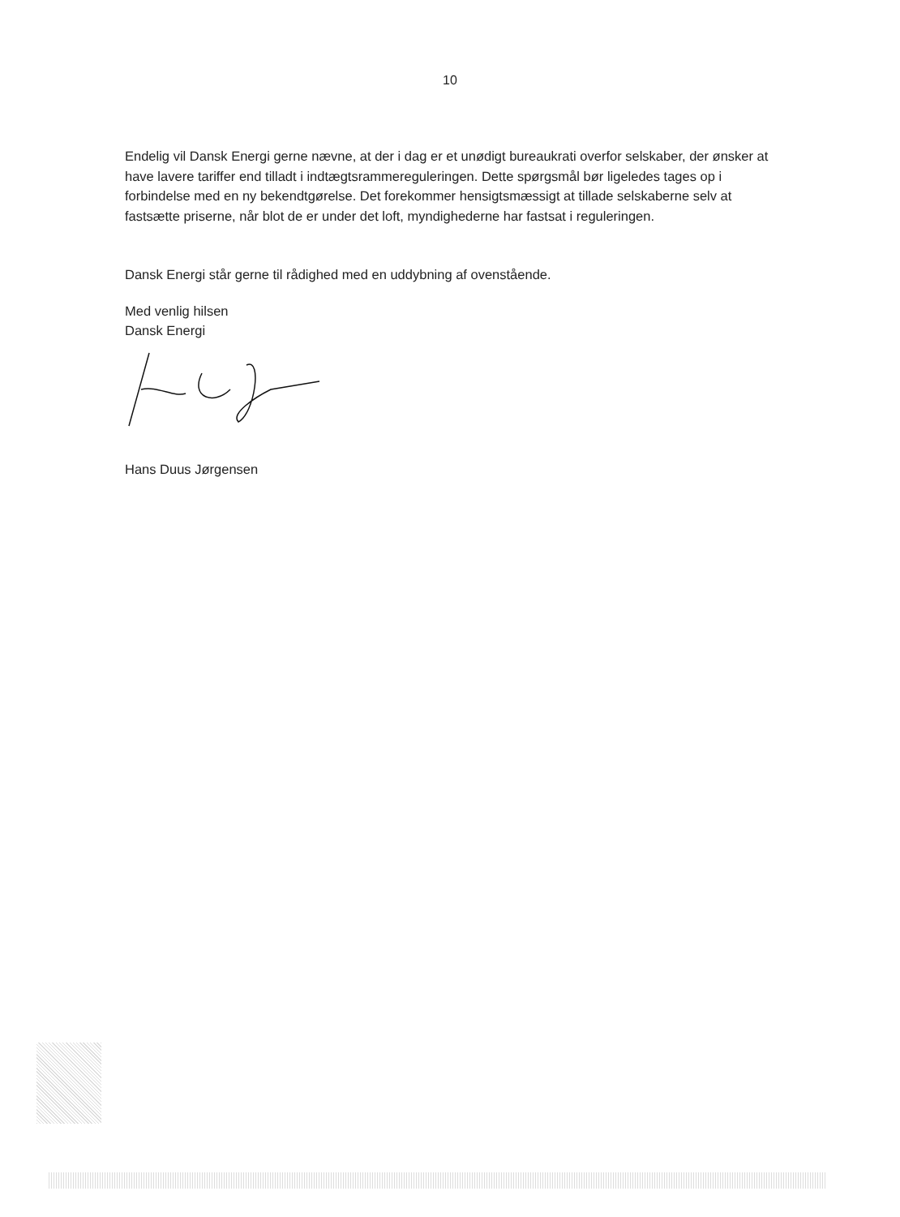10
Endelig vil Dansk Energi gerne nævne, at der i dag er et unødigt bureaukrati overfor selskaber, der ønsker at have lavere tariffer end tilladt i indtægtsrammereguleringen. Dette spørgsmål bør ligeledes tages op i forbindelse med en ny bekendtgørelse. Det forekommer hensigtsmæssigt at tillade selskaberne selv at fastsætte priserne, når blot de er under det loft, myndighederne har fastsat i reguleringen.
Dansk Energi står gerne til rådighed med en uddybning af ovenstående.
Med venlig hilsen
Dansk Energi
Hans Duus Jørgensen